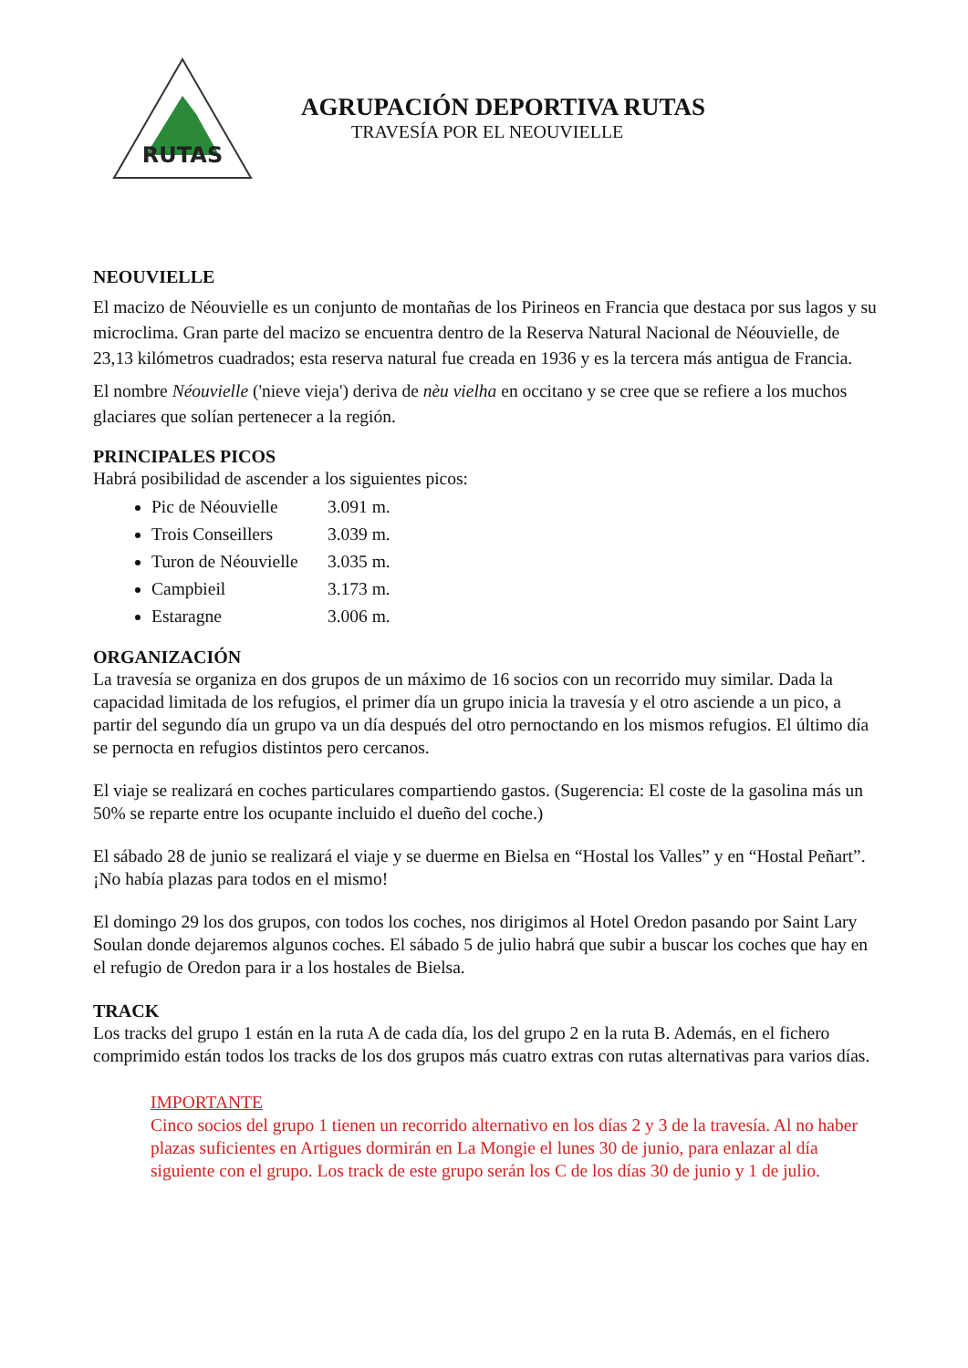RUTAS
AGRUPACIÓN DEPORTIVA RUTAS
TRAVESÍA POR EL NEOUVIELLE
NEOUVIELLE
El macizo de Néouvielle es un conjunto de montañas de los Pirineos en Francia que destaca por sus lagos y su microclima. Gran parte del macizo se encuentra dentro de la Reserva Natural Nacional de Néouvielle, de 23,13 kilómetros cuadrados; esta reserva natural fue creada en 1936 y es la tercera más antigua de Francia.
El nombre Néouvielle ('nieve vieja') deriva de nèu vielha en occitano y se cree que se refiere a los muchos glaciares que solían pertenecer a la región.
PRINCIPALES PICOS
Habrá posibilidad de ascender a los siguientes picos:
Pic de Néouvielle 3.091 m.
Trois Conseillers 3.039 m.
Turon de Néouvielle 3.035 m.
Campbieil 3.173 m.
Estaragne 3.006 m.
ORGANIZACIÓN
La travesía se organiza en dos grupos de un máximo de 16 socios con un recorrido muy similar. Dada la capacidad limitada de los refugios, el primer día un grupo inicia la travesía y el otro asciende a un pico, a partir del segundo día un grupo va un día después del otro pernoctando en los mismos refugios. El último día se pernocta en refugios distintos pero cercanos.
El viaje se realizará en coches particulares compartiendo gastos. (Sugerencia: El coste de la gasolina más un 50% se reparte entre los ocupante incluido el dueño del coche.)
El sábado 28 de junio se realizará el viaje y se duerme en Bielsa en “Hostal los Valles” y en “Hostal Peñart”. ¡No había plazas para todos en el mismo!
El domingo 29 los dos grupos, con todos los coches, nos dirigimos al Hotel Oredon pasando por Saint Lary Soulan donde dejaremos algunos coches. El sábado 5 de julio habrá que subir a buscar los coches que hay en el refugio de Oredon para ir a los hostales de Bielsa.
TRACK
Los tracks del grupo 1 están en la ruta A de cada día, los del grupo 2 en la ruta B. Además, en el fichero comprimido están todos los tracks de los dos grupos más cuatro extras con rutas alternativas para varios días.
IMPORTANTE
Cinco socios del grupo 1 tienen un recorrido alternativo en los días 2 y 3 de la travesía. Al no haber plazas suficientes en Artigues dormirán en La Mongie el lunes 30 de junio, para enlazar al día siguiente con el grupo. Los track de este grupo serán los C de los días 30 de junio y 1 de julio.